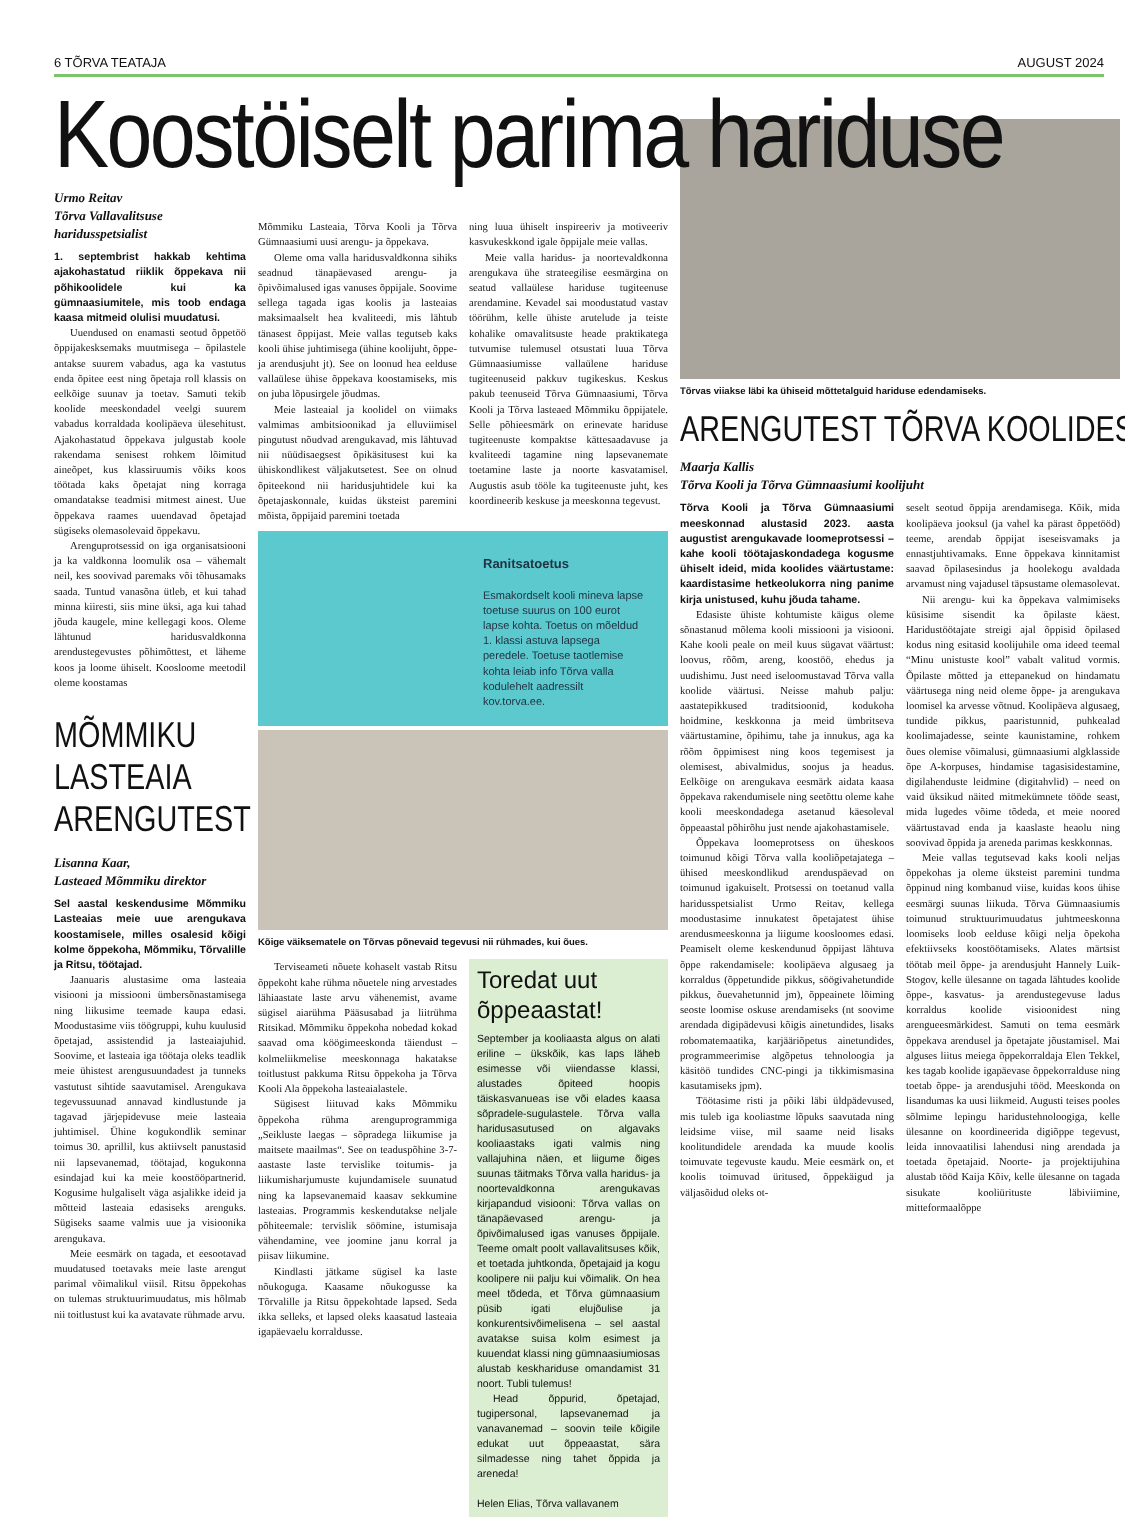6 TÕRVA TEATAJA AUGUST 2024
Koostöiselt parima hariduse
Urmo Reitav
Tõrva Vallavalitsuse
haridusspetsialist
1. septembrist hakkab kehtima ajakohastatud riiklik õppekava nii põhikoolidele kui ka gümnaasiumitele, mis toob endaga kaasa mitmeid olulisi muudatusi.
Uuendused on enamasti seotud õppetöö õppijakesksemaks muutmisega – õpilastele antakse suurem vabadus, aga ka vastutus enda õpitee eest ning õpetaja roll klassis on eelkõige suunav ja toetav. Samuti tekib koolide meeskondadel veelgi suurem vabadus korraldada koolipäeva ülesehitust. Ajakohastatud õppekava julgustab koole rakendama senisest rohkem lõimitud aineõpet, kus klassiruumis võiks koos töötada kaks õpetajat ning korraga omandatakse teadmisi mitmest ainest. Uue õppekava raames uuendavad õpetajad sügiseks olemasolevaid õppekavu.
Arenguprotsessid on iga organisatsiooni ja ka valdkonna loomulik osa – vähemalt neil, kes soovivad paremaks või tõhusamaks saada. Tuntud vanasõna ütleb, et kui tahad minna kiiresti, siis mine üksi, aga kui tahad jõuda kaugele, mine kellegagi koos. Oleme lähtunud haridusvaldkonna arendustegevustes põhimõttest, et läheme koos ja loome ühiselt. Koosloome meetodil oleme koostamas
MÕMMIKU LASTEAIA ARENGUTEST
Lisanna Kaar,
Lasteaed Mõmmiku direktor
Sel aastal keskendusime Mõmmiku Lasteaias meie uue arengukava koostamisele, milles osalesid kõigi kolme õppekoha, Mõmmiku, Tõrvalille ja Ritsu, töötajad.
Jaanuaris alustasime oma lasteaia visiooni ja missiooni ümbersõnastamisega ning liikusime teemade kaupa edasi. Moodustasime viis töögruppi, kuhu kuulusid õpetajad, assistendid ja lasteaiajuhid. Soovime, et lasteaia iga töötaja oleks teadlik meie ühistest arengusuundadest ja tunneks vastutust sihtide saavutamisel. Arengukava tegevussuunad annavad kindlustunde ja tagavad järjepidevuse meie lasteaia juhtimisel. Ühine kogukondlik seminar toimus 30. aprillil, kus aktiivselt panustasid nii lapsevanemad, töötajad, kogukonna esindajad kui ka meie koostööpartnerid. Kogusime hulgaliselt väga asjalikke ideid ja mõtteid lasteaia edasiseks arenguks. Sügiseks saame valmis uue ja visioonika arengukava.
Meie eesmärk on tagada, et eesootavad muudatused toetavaks meie laste arengut parimal võimalikul viisil. Ritsu õppekohas on tulemas struktuurimuudatus, mis hõlmab nii toitlustust kui ka avatavate rühmade arvu.
Mõmmiku Lasteaia, Tõrva Kooli ja Tõrva Gümnaasiumi uusi arengu- ja õppekava.
Oleme oma valla haridusvaldkonna sihiks seadnud tänapäevased arengu- ja õpivõimalused igas vanuses õppijale. Soovime sellega tagada igas koolis ja lasteaias maksimaalselt hea kvaliteedi, mis lähtub tänasest õppijast. Meie vallas tegutseb kaks kooli ühise juhtimisega (ühine koolijuht, õppe- ja arendusjuht jt). See on loonud hea eelduse vallaülese ühise õppekava koostamiseks, mis on juba lõpusirgele jõudmas.
Meie lasteaial ja koolidel on viimaks valmimas ambitsioonikad ja elluviimisel pingutust nõudvad arengukavad, mis lähtuvad nii nüüdisaegsest õpikäsitusest kui ka ühiskondlikest väljakutsetest. See on olnud õpiteekond nii haridusjuhtidele kui ka õpetajaskonnale, kuidas üksteist paremini mõista, õppijaid paremini toetada
ning luua ühiselt inspireeriv ja motiveeriv kasvukeskkond igale õppijale meie vallas.
Meie valla haridus- ja noortevaldkonna arengukava ühe strateegilise eesmärgina on seatud vallaülese hariduse tugiteenuse arendamine. Kevadel sai moodustatud vastav töörühm, kelle ühiste arutelude ja teiste kohalike omavalitsuste heade praktikatega tutvumise tulemusel otsustati luua Tõrva Gümnaasiumisse vallaülene hariduse tugiteenuseid pakkuv tugikeskus. Keskus pakub teenuseid Tõrva Gümnaasiumi, Tõrva Kooli ja Tõrva lasteaed Mõmmiku õppijatele. Selle põhieesmärk on erinevate hariduse tugiteenuste kompaktse kättesaadavuse ja kvaliteedi tagamine ning lapsevanemate toetamine laste ja noorte kasvatamisel. Augustis asub tööle ka tugiteenuste juht, kes koordineerib keskuse ja meeskonna tegevust.
Ranitsatoetus
Esmakordselt kooli mineva lapse toetuse suurus on 100 eurot lapse kohta. Toetus on mõeldud 1. klassi astuva lapsega peredele. Toetuse taotlemise kohta leiab info Tõrva valla kodulehelt aadressilt kov.torva.ee.
Kõige väiksematele on Tõrvas põnevaid tegevusi nii rühmades, kui õues.
Terviseameti nõuete kohaselt vastab Ritsu õppekoht kahe rühma nõuetele ning arvestades lähiaastate laste arvu vähenemist, avame sügisel aiarühma Pääsusabad ja liitrühma Ritsikad. Mõmmiku õppekoha nobedad kokad saavad oma köögimeeskonda täiendust – kolmeliikmelise meeskonnaga hakatakse toitlustust pakkuma Ritsu õppekoha ja Tõrva Kooli Ala õppekoha lasteaialastele.
Sügisest liituvad kaks Mõmmiku õppekoha rühma arenguprogrammiga „Seikluste laegas – sõpradega liikumise ja maitsete maailmas“. See on teaduspõhine 3-7-aastaste laste tervislike toitumis- ja liikumisharjumuste kujundamisele suunatud ning ka lapsevanemaid kaasav sekkumine lasteaias. Programmis keskendutakse neljale põhiteemale: tervislik söömine, istumisaja vähendamine, vee joomine janu korral ja piisav liikumine.
Kindlasti jätkame sügisel ka laste nõukoguga. Kaasame nõukogusse ka Tõrvalille ja Ritsu õppekohtade lapsed. Seda ikka selleks, et lapsed oleks kaasatud lasteaia igapäevaelu korraldusse.
Toredat uut õppeaastat!
September ja kooliaasta algus on alati eriline – ükskõik, kas laps läheb esimesse või viiendasse klassi, alustades õpiteed hoopis täiskasvanueas ise või elades kaasa sõpradele-sugulastele. Tõrva valla haridusasutused on algavaks kooliaastaks igati valmis ning vallajuhina näen, et liigume õiges suunas täitmaks Tõrva valla haridus- ja noortevaldkonna arengukavas kirjapandud visiooni: Tõrva vallas on tänapäevased arengu- ja õpivõimalused igas vanuses õppijale. Teeme omalt poolt vallavalitsuses kõik, et toetada juhtkonda, õpetajaid ja kogu koolipere nii palju kui võimalik. On hea meel tõdeda, et Tõrva gümnaasium püsib igati elujõulise ja konkurentsivõimelisena – sel aastal avatakse suisa kolm esimest ja kuuendat klassi ning gümnaasiumiosas alustab keskhariduse omandamist 31 noort. Tubli tulemus!
Head õppurid, õpetajad, tugipersonal, lapsevanemad ja vanavanemad – soovin teile kõigile edukat uut õppeaastat, sära silmadesse ning tahet õppida ja areneda!
Helen Elias, Tõrva vallavanem
Tõrvas viiakse läbi ka ühiseid mõttetalguid hariduse edendamiseks.
ARENGUTEST TÕRVA KOOLIDES
Maarja Kallis
Tõrva Kooli ja Tõrva Gümnaasiumi koolijuht
Tõrva Kooli ja Tõrva Gümnaasiumi meeskonnad alustasid 2023. aasta augustist arengukavade loomeprotsessi – kahe kooli töötajaskondadega kogusme ühiselt ideid, mida koolides väärtustame: kaardistasime hetkeolukorra ning panime kirja unistused, kuhu jõuda tahame.
Edasiste ühiste kohtumiste käigus oleme sõnastanud mõlema kooli missiooni ja visiooni. Kahe kooli peale on meil kuus sügavat väärtust: loovus, rõõm, areng, koostöö, ehedus ja uudishimu. Just need iseloomustavad Tõrva valla koolide väärtusi. Neisse mahub palju: aastatepikkused traditsioonid, kodukoha hoidmine, keskkonna ja meid ümbritseva väärtustamine, õpihimu, tahe ja innukus, aga ka rõõm õppimisest ning koos tegemisest ja olemisest, abivalmidus, soojus ja headus. Eelkõige on arengukava eesmärk aidata kaasa õppekava rakendumisele ning seetõttu oleme kahe kooli meeskondadega asetanud käesoleval õppeaastal põhirõhu just nende ajakohastamisele.
Õppekava loomeprotsess on üheskoos toimunud kõigi Tõrva valla kooliõpetajatega – ühised meeskondlikud arenduspäevad on toimunud igakuiselt. Protsessi on toetanud valla haridusspetsialist Urmo Reitav, kellega moodustasime innukatest õpetajatest ühise arendusmeeskonna ja liigume koosloomes edasi. Peamiselt oleme keskendunud õppijast lähtuva õppe rakendamisele: koolipäeva algusaeg ja korraldus (õppetundide pikkus, söögivahetundide pikkus, õuevahetunnid jm), õppeainete lõiming seoste loomise oskuse arendamiseks (nt soovime arendada digipädevusi kõigis ainetundides, lisaks robomatemaatika, karjääriõpetus ainetundides, programmeerimise algõpetus tehnoloogia ja käsitöö tundides CNC-pingi ja tikkimismasina kasutamiseks jpm).
Töötasime risti ja põiki läbi üldpädevused, mis tuleb iga kooliastme lõpuks saavutada ning leidsime viise, mil saame neid lisaks koolitundidele arendada ka muude koolis toimuvate tegevuste kaudu. Meie eesmärk on, et koolis toimuvad üritused, õppekäigud ja väljasõidud oleks ot-
seselt seotud õppija arendamisega. Kõik, mida koolipäeva jooksul (ja vahel ka pärast õppetööd) teeme, arendab õppijat iseseisvamaks ja ennastjuhtivamaks. Enne õppekava kinnitamist saavad õpilasesindus ja hoolekogu avaldada arvamust ning vajadusel täpsustame olemasolevat.
Nii arengu- kui ka õppekava valmimiseks küsisime sisendit ka õpilaste käest. Haridustöötajate streigi ajal õppisid õpilased kodus ning esitasid koolijuhile oma ideed teemal “Minu unistuste kool” vabalt valitud vormis. Õpilaste mõtted ja ettepanekud on hindamatu väärtusega ning neid oleme õppe- ja arengukava loomisel ka arvesse võtnud. Koolipäeva algusaeg, tundide pikkus, paaristunnid, puhkealad koolimajadesse, seinte kaunistamine, rohkem õues olemise võimalusi, gümnaasiumi algklasside õpe A-korpuses, hindamise tagasisidestamine, digilahenduste leidmine (digitahvlid) – need on vaid üksikud näited mitmekümnete tööde seast, mida lugedes võime tõdeda, et meie noored väärtustavad enda ja kaaslaste heaolu ning soovivad õppida ja areneda parimas keskkonnas.
Meie vallas tegutsevad kaks kooli neljas õppekohas ja oleme üksteist paremini tundma õppinud ning kombanud viise, kuidas koos ühise eesmärgi suunas liikuda. Tõrva Gümnaasiumis toimunud struktuurimuudatus juhtmeeskonna loomiseks loob eelduse kõigi nelja õpekoha efektiivseks koostöötamiseks. Alates märtsist töötab meil õppe- ja arendusjuht Hannely Luik-Stogov, kelle ülesanne on tagada lähtudes koolide õppe-, kasvatus- ja arendustegevuse ladus korraldus koolide visioonidest ning arengueesmärkidest. Samuti on tema eesmärk õppekava arendusel ja õpetajate jõustamisel. Mai alguses liitus meiega õppekorraldaja Elen Tekkel, kes tagab koolide igapäevase õppekorralduse ning toetab õppe- ja arendusjuhi tööd. Meeskonda on lisandumas ka uusi liikmeid. Augusti teises pooles sõlmime lepingu haridustehnoloogiga, kelle ülesanne on koordineerida digiõppe tegevust, leida innovaatilisi lahendusi ning arendada ja toetada õpetajaid. Noorte- ja projektijuhina alustab tööd Kaija Kõiv, kelle ülesanne on tagada sisukate kooliürituste läbiviimine, mitteformaalõppe